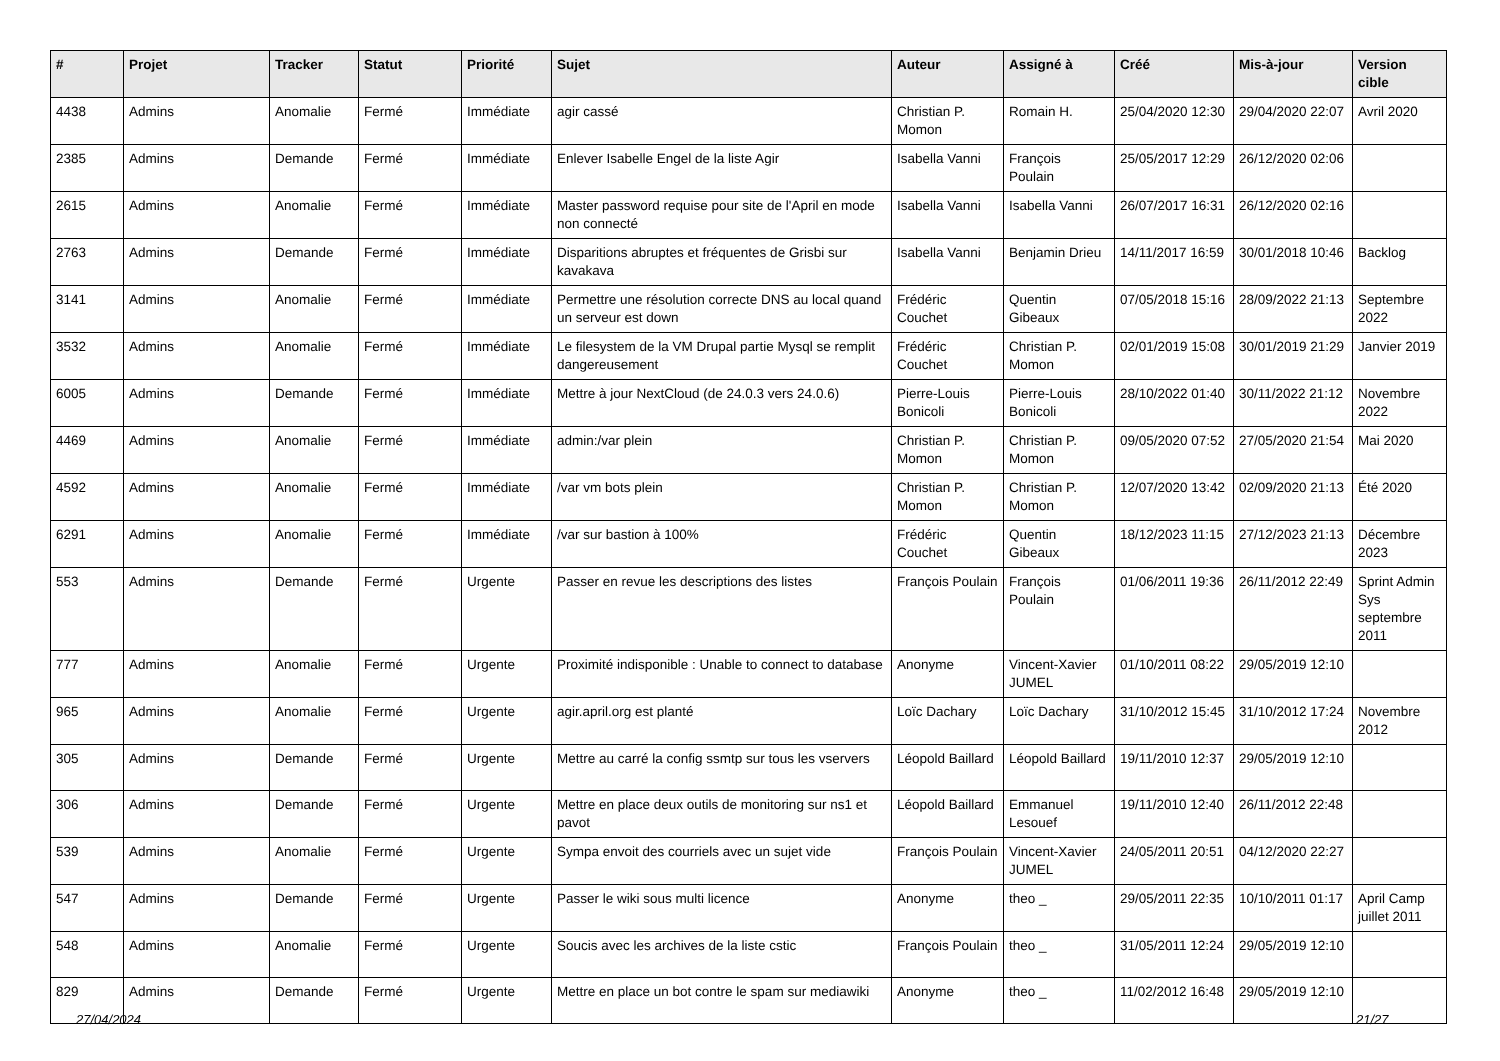| # | Projet | Tracker | Statut | Priorité | Sujet | Auteur | Assigné à | Créé | Mis-à-jour | Version cible |
| --- | --- | --- | --- | --- | --- | --- | --- | --- | --- | --- |
| 4438 | Admins | Anomalie | Fermé | Immédiate | agir cassé | Christian P. Momon | Romain H. | 25/04/2020 12:30 | 29/04/2020 22:07 | Avril 2020 |
| 2385 | Admins | Demande | Fermé | Immédiate | Enlever Isabelle Engel de la liste Agir | Isabella Vanni | François Poulain | 25/05/2017 12:29 | 26/12/2020 02:06 | |
| 2615 | Admins | Anomalie | Fermé | Immédiate | Master password requise pour site de l'April en mode non connecté | Isabella Vanni | Isabella Vanni | 26/07/2017 16:31 | 26/12/2020 02:16 | |
| 2763 | Admins | Demande | Fermé | Immédiate | Disparitions abruptes et fréquentes de Grisbi sur kavakava | Isabella Vanni | Benjamin Drieu | 14/11/2017 16:59 | 30/01/2018 10:46 | Backlog |
| 3141 | Admins | Anomalie | Fermé | Immédiate | Permettre une résolution correcte DNS au local quand un serveur est down | Frédéric Couchet | Quentin Gibeaux | 07/05/2018 15:16 | 28/09/2022 21:13 | Septembre 2022 |
| 3532 | Admins | Anomalie | Fermé | Immédiate | Le filesystem de la VM Drupal partie Mysql se remplit dangereusement | Frédéric Couchet | Christian P. Momon | 02/01/2019 15:08 | 30/01/2019 21:29 | Janvier 2019 |
| 6005 | Admins | Demande | Fermé | Immédiate | Mettre à jour NextCloud (de 24.0.3 vers 24.0.6) | Pierre-Louis Bonicoli | Pierre-Louis Bonicoli | 28/10/2022 01:40 | 30/11/2022 21:12 | Novembre 2022 |
| 4469 | Admins | Anomalie | Fermé | Immédiate | admin:/var plein | Christian P. Momon | Christian P. Momon | 09/05/2020 07:52 | 27/05/2020 21:54 | Mai 2020 |
| 4592 | Admins | Anomalie | Fermé | Immédiate | /var vm bots plein | Christian P. Momon | Christian P. Momon | 12/07/2020 13:42 | 02/09/2020 21:13 | Été 2020 |
| 6291 | Admins | Anomalie | Fermé | Immédiate | /var sur bastion à 100% | Frédéric Couchet | Quentin Gibeaux | 18/12/2023 11:15 | 27/12/2023 21:13 | Décembre 2023 |
| 553 | Admins | Demande | Fermé | Urgente | Passer en revue les descriptions des listes | François Poulain | François Poulain | 01/06/2011 19:36 | 26/11/2012 22:49 | Sprint Admin Sys septembre 2011 |
| 777 | Admins | Anomalie | Fermé | Urgente | Proximité indisponible : Unable to connect to database | Anonyme | Vincent-Xavier JUMEL | 01/10/2011 08:22 | 29/05/2019 12:10 | |
| 965 | Admins | Anomalie | Fermé | Urgente | agir.april.org est planté | Loïc Dachary | Loïc Dachary | 31/10/2012 15:45 | 31/10/2012 17:24 | Novembre 2012 |
| 305 | Admins | Demande | Fermé | Urgente | Mettre au carré la config ssmtp sur tous les vservers | Léopold Baillard | Léopold Baillard | 19/11/2010 12:37 | 29/05/2019 12:10 | |
| 306 | Admins | Demande | Fermé | Urgente | Mettre en place deux outils de monitoring sur ns1 et pavot | Léopold Baillard | Emmanuel Lesouef | 19/11/2010 12:40 | 26/11/2012 22:48 | |
| 539 | Admins | Anomalie | Fermé | Urgente | Sympa envoit des courriels avec un sujet vide | François Poulain | Vincent-Xavier JUMEL | 24/05/2011 20:51 | 04/12/2020 22:27 | |
| 547 | Admins | Demande | Fermé | Urgente | Passer le wiki sous multi licence | Anonyme | theo _ | 29/05/2011 22:35 | 10/10/2011 01:17 | April Camp juillet 2011 |
| 548 | Admins | Anomalie | Fermé | Urgente | Soucis avec les archives de la liste cstic | François Poulain | theo _ | 31/05/2011 12:24 | 29/05/2019 12:10 | |
| 829 | Admins | Demande | Fermé | Urgente | Mettre en place un bot contre le spam sur mediawiki | Anonyme | theo _ | 11/02/2012 16:48 | 29/05/2019 12:10 | |
27/04/2024 21/27